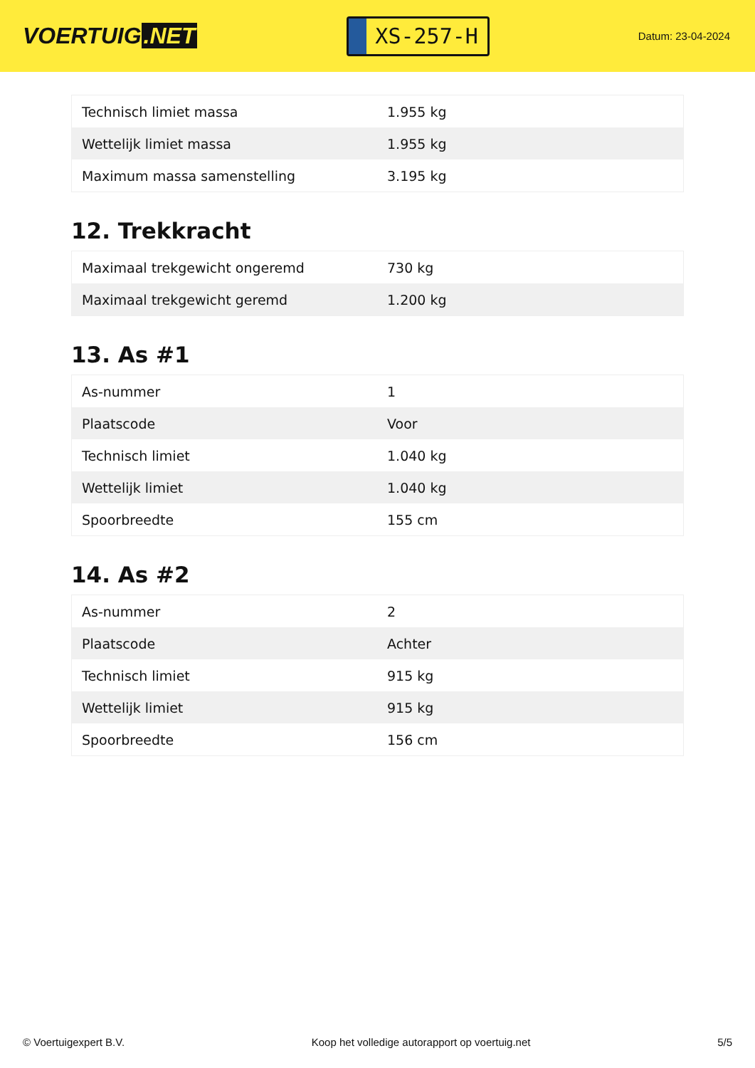VOERTUIG.NET
XS-257-H
Datum: 23-04-2024
| Technisch limiet massa | 1.955 kg |
| Wettelijk limiet massa | 1.955 kg |
| Maximum massa samenstelling | 3.195 kg |
12. Trekkracht
| Maximaal trekgewicht ongeremd | 730 kg |
| Maximaal trekgewicht geremd | 1.200 kg |
13. As #1
| As-nummer | 1 |
| Plaatscode | Voor |
| Technisch limiet | 1.040 kg |
| Wettelijk limiet | 1.040 kg |
| Spoorbreedte | 155 cm |
14. As #2
| As-nummer | 2 |
| Plaatscode | Achter |
| Technisch limiet | 915 kg |
| Wettelijk limiet | 915 kg |
| Spoorbreedte | 156 cm |
© Voertuigexpert B.V. Koop het volledige autorapport op voertuig.net 5/5